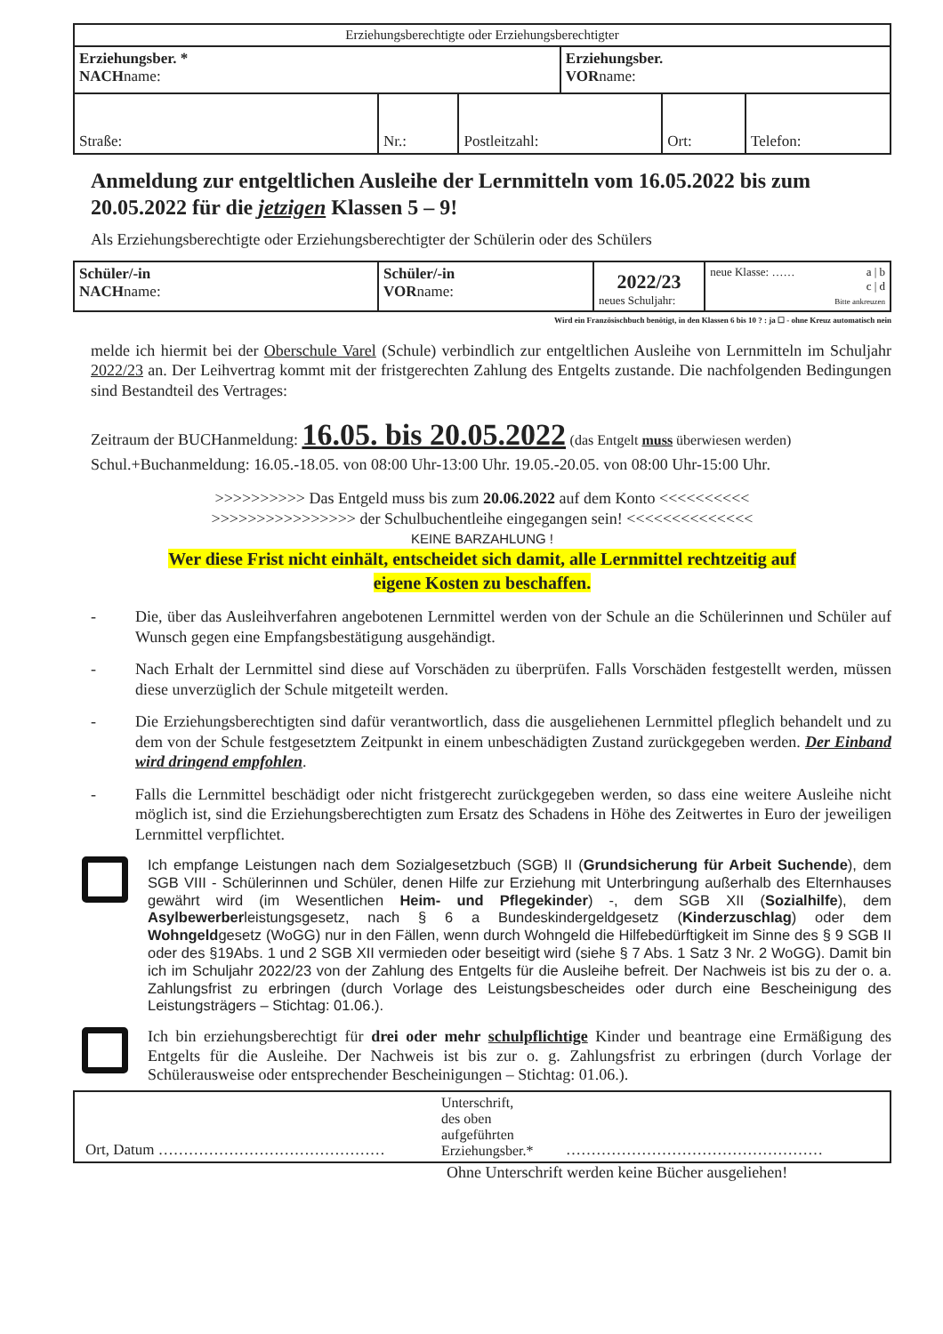| Erziehungsberechtigte oder Erziehungsberechtigter | | | | | |
| Erziehungsber. * NACH name: | | | Erziehungsber. VOR name: | | |
| Straße: | Nr.: | Postleitzahl: | | Ort: | Telefon: |
Anmeldung zur entgeltlichen Ausleihe der Lernmitteln vom 16.05.2022 bis zum 20.05.2022 für die jetzigen Klassen 5 – 9!
Als Erziehungsberechtigte oder Erziehungsberechtigter der Schülerin oder des Schülers
| Schüler/-in NACH name: | Schüler/-in VOR name: | 2022/23 neues Schuljahr: | neue Klasse: …… a / b c / d Bitte ankreuzen |
Wird ein Französischbuch benötigt, in den Klassen 6 bis 10 ? : ja ☐ - ohne Kreuz automatisch nein
melde ich hiermit bei der Oberschule Varel (Schule) verbindlich zur entgeltlichen Ausleihe von Lernmitteln im Schuljahr 2022/23 an. Der Leihvertrag kommt mit der fristgerechten Zahlung des Entgelts zustande. Die nachfolgenden Bedingungen sind Bestandteil des Vertrages:
Zeitraum der BUCHanmeldung: 16.05. bis 20.05.2022 (das Entgelt muss überwiesen werden)
Schul.+Buchanmeldung: 16.05.-18.05. von 08:00 Uhr-13:00 Uhr. 19.05.-20.05. von 08:00 Uhr-15:00 Uhr.
>>>>>>>>>> Das Entgeld muss bis zum 20.06.2022 auf dem Konto <<<<<<<<<<
>>>>>>>>>>>>>>>> der Schulbuchentleihe eingegangen sein! <<<<<<<<<<<<<<
KEINE BARZAHLUNG !
Wer diese Frist nicht einhält, entscheidet sich damit, alle Lernmittel rechtzeitig auf
eigene Kosten zu beschaffen.
- Die, über das Ausleihverfahren angebotenen Lernmittel werden von der Schule an die Schülerinnen und Schüler auf Wunsch gegen eine Empfangsbestätigung ausgehändigt.
- Nach Erhalt der Lernmittel sind diese auf Vorschäden zu überprüfen. Falls Vorschäden festgestellt werden, müssen diese unverzüglich der Schule mitgeteilt werden.
- Die Erziehungsberechtigten sind dafür verantwortlich, dass die ausgeliehenen Lernmittel pfleglich behandelt und zu dem von der Schule festgesetztem Zeitpunkt in einem unbeschädigten Zustand zurückgegeben werden. Der Einband wird dringend empfohlen.
- Falls die Lernmittel beschädigt oder nicht fristgerecht zurückgegeben werden, so dass eine weitere Ausleihe nicht möglich ist, sind die Erziehungsberechtigten zum Ersatz des Schadens in Höhe des Zeitwertes in Euro der jeweiligen Lernmittel verpflichtet.
Ich empfange Leistungen nach dem Sozialgesetzbuch (SGB) II (Grundsicherung für Arbeit Suchende), dem SGB VIII - Schülerinnen und Schüler, denen Hilfe zur Erziehung mit Unterbringung außerhalb des Elternhauses gewährt wird (im Wesentlichen Heim- und Pflegekinder) -, dem SGB XII (Sozialhilfe), dem Asylbewerberleistungsgesetz, nach § 6 a Bundeskindergeldgesetz (Kinderzuschlag) oder dem Wohngeldgesetz (WoGG) nur in den Fällen, wenn durch Wohngeld die Hilfebedürftigkeit im Sinne des § 9 SGB II oder des §19Abs. 1 und 2 SGB XII vermieden oder beseitigt wird (siehe § 7 Abs. 1 Satz 3 Nr. 2 WoGG). Damit bin ich im Schuljahr 2022/23 von der Zahlung des Entgelts für die Ausleihe befreit. Der Nachweis ist bis zu der o. a. Zahlungsfrist zu erbringen (durch Vorlage des Leistungsbescheides oder durch eine Bescheinigung des Leistungsträgers – Stichtag: 01.06.).
Ich bin erziehungsberechtigt für drei oder mehr schulpflichtige Kinder und beantrage eine Ermäßigung des Entgelts für die Ausleihe. Der Nachweis ist bis zur o. g. Zahlungsfrist zu erbringen (durch Vorlage der Schülerausweise oder entsprechender Bescheinigungen – Stichtag: 01.06.).
| Ort, Datum ……………………………………… | Unterschrift, des oben aufgeführten Erziehungsber.* | …………………………………………… |
Ohne Unterschrift werden keine Bücher ausgeliehen!